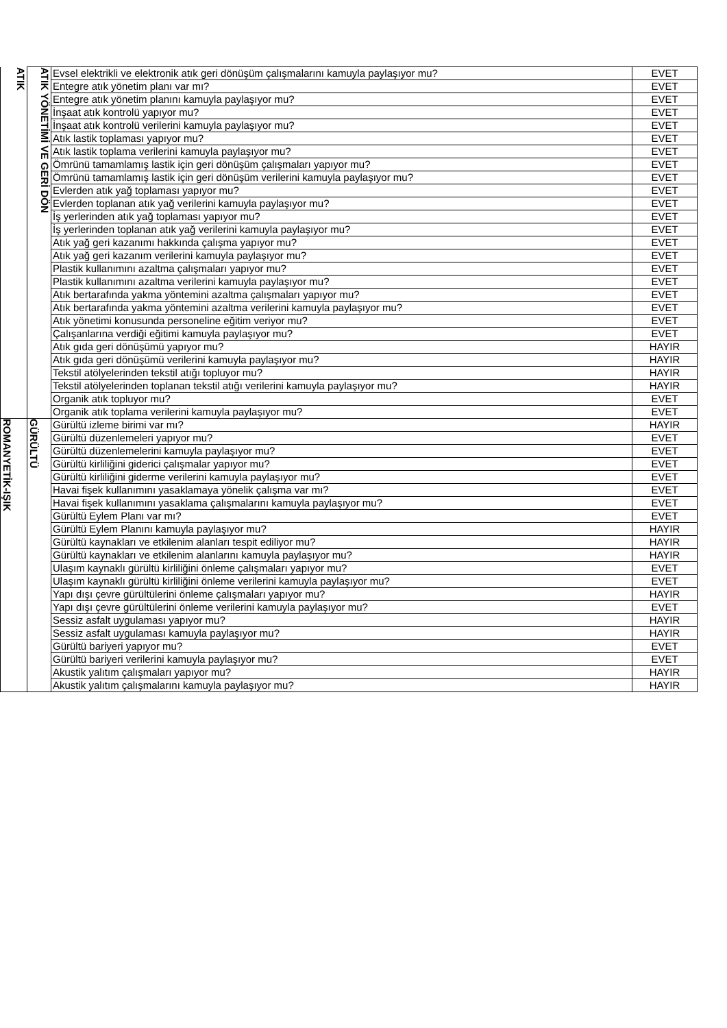| ATIK | ATIK YÖNETİMİ VE GERİ DÖN | Evsel elektrikli ve elektronik atık geri dönüşüm çalışmalarını kamuyla paylaşıyor mu? | EVET |
| | | Entegre atık yönetim planı var mı? | EVET |
| | | Entegre atık yönetim planını kamuyla paylaşıyor mu? | EVET |
| | | İnşaat atık kontrolü yapıyor mu? | EVET |
| | | İnşaat atık kontrolü verilerini kamuyla paylaşıyor mu? | EVET |
| | | Atık lastik toplaması yapıyor mu? | EVET |
| | | Atık lastik toplama verilerini kamuyla paylaşıyor mu? | EVET |
| | | Ömrünü tamamlamış lastik için geri dönüşüm çalışmaları yapıyor mu? | EVET |
| | | Ömrünü tamamlamış lastik için geri dönüşüm verilerini kamuyla paylaşıyor mu? | EVET |
| | | Evlerden atık yağ toplaması yapıyor mu? | EVET |
| | | Evlerden toplanan atık yağ verilerini kamuyla paylaşıyor mu? | EVET |
| | | İş yerlerinden atık yağ toplaması yapıyor mu? | EVET |
| | | İş yerlerinden toplanan atık yağ verilerini kamuyla paylaşıyor mu? | EVET |
| | | Atık yağ geri kazanımı hakkında çalışma yapıyor mu? | EVET |
| | | Atık yağ geri kazanım verilerini kamuyla paylaşıyor mu? | EVET |
| | | Plastik kullanımını azaltma çalışmaları yapıyor mu? | EVET |
| | | Plastik kullanımını azaltma verilerini kamuyla paylaşıyor mu? | EVET |
| | | Atık bertarafında yakma yöntemini azaltma çalışmaları yapıyor mu? | EVET |
| | | Atık bertarafında yakma yöntemini azaltma verilerini kamuyla paylaşıyor mu? | EVET |
| | | Atık yönetimi konusunda personeline eğitim veriyor mu? | EVET |
| | | Çalışanlarına verdiği eğitimi kamuyla paylaşıyor mu? | EVET |
| | | Atık gıda geri dönüşümü yapıyor mu? | HAYIR |
| | | Atık gıda geri dönüşümü verilerini kamuyla paylaşıyor mu? | HAYIR |
| | | Tekstil atölyelerinden tekstil atığı topluyor mu? | HAYIR |
| | | Tekstil atölyelerinden toplanan tekstil atığı verilerini kamuyla paylaşıyor mu? | HAYIR |
| | | Organik atık topluyor mu? | EVET |
| | | Organik atık toplama verilerini kamuyla paylaşıyor mu? | EVET |
| ROMANYETİK-IŞIK | GÜRÜLTÜ | Gürültü izleme birimi var mı? | HAYIR |
| | | Gürültü düzenlemeleri yapıyor mu? | EVET |
| | | Gürültü düzenlemelerini kamuyla paylaşıyor mu? | EVET |
| | | Gürültü kirliliğini giderici çalışmalar yapıyor mu? | EVET |
| | | Gürültü kirliliğini giderme verilerini kamuyla paylaşıyor mu? | EVET |
| | | Havai fişek kullanımını yasaklamaya yönelik çalışma var mı? | EVET |
| | | Havai fişek kullanımını yasaklama çalışmalarını kamuyla paylaşıyor mu? | EVET |
| | | Gürültü Eylem Planı var mı? | EVET |
| | | Gürültü Eylem Planını kamuyla paylaşıyor mu? | HAYIR |
| | | Gürültü kaynakları ve etkilenim alanları tespit ediliyor mu? | HAYIR |
| | | Gürültü kaynakları ve etkilenim alanlarını kamuyla paylaşıyor mu? | HAYIR |
| | | Ulaşım kaynaklı gürültü kirliliğini önleme çalışmaları yapıyor mu? | EVET |
| | | Ulaşım kaynaklı gürültü kirliliğini önleme verilerini kamuyla paylaşıyor mu? | EVET |
| | | Yapı dışı çevre gürültülerini önleme çalışmaları yapıyor mu? | HAYIR |
| | | Yapı dışı çevre gürültülerini önleme verilerini kamuyla paylaşıyor mu? | EVET |
| | | Sessiz asfalt uygulaması yapıyor mu? | HAYIR |
| | | Sessiz asfalt uygulaması kamuyla paylaşıyor mu? | HAYIR |
| | | Gürültü bariyeri yapıyor mu? | EVET |
| | | Gürültü bariyeri verilerini kamuyla paylaşıyor mu? | EVET |
| | | Akustik yalıtım çalışmaları yapıyor mu? | HAYIR |
| | | Akustik yalıtım çalışmalarını kamuyla paylaşıyor mu? | HAYIR |